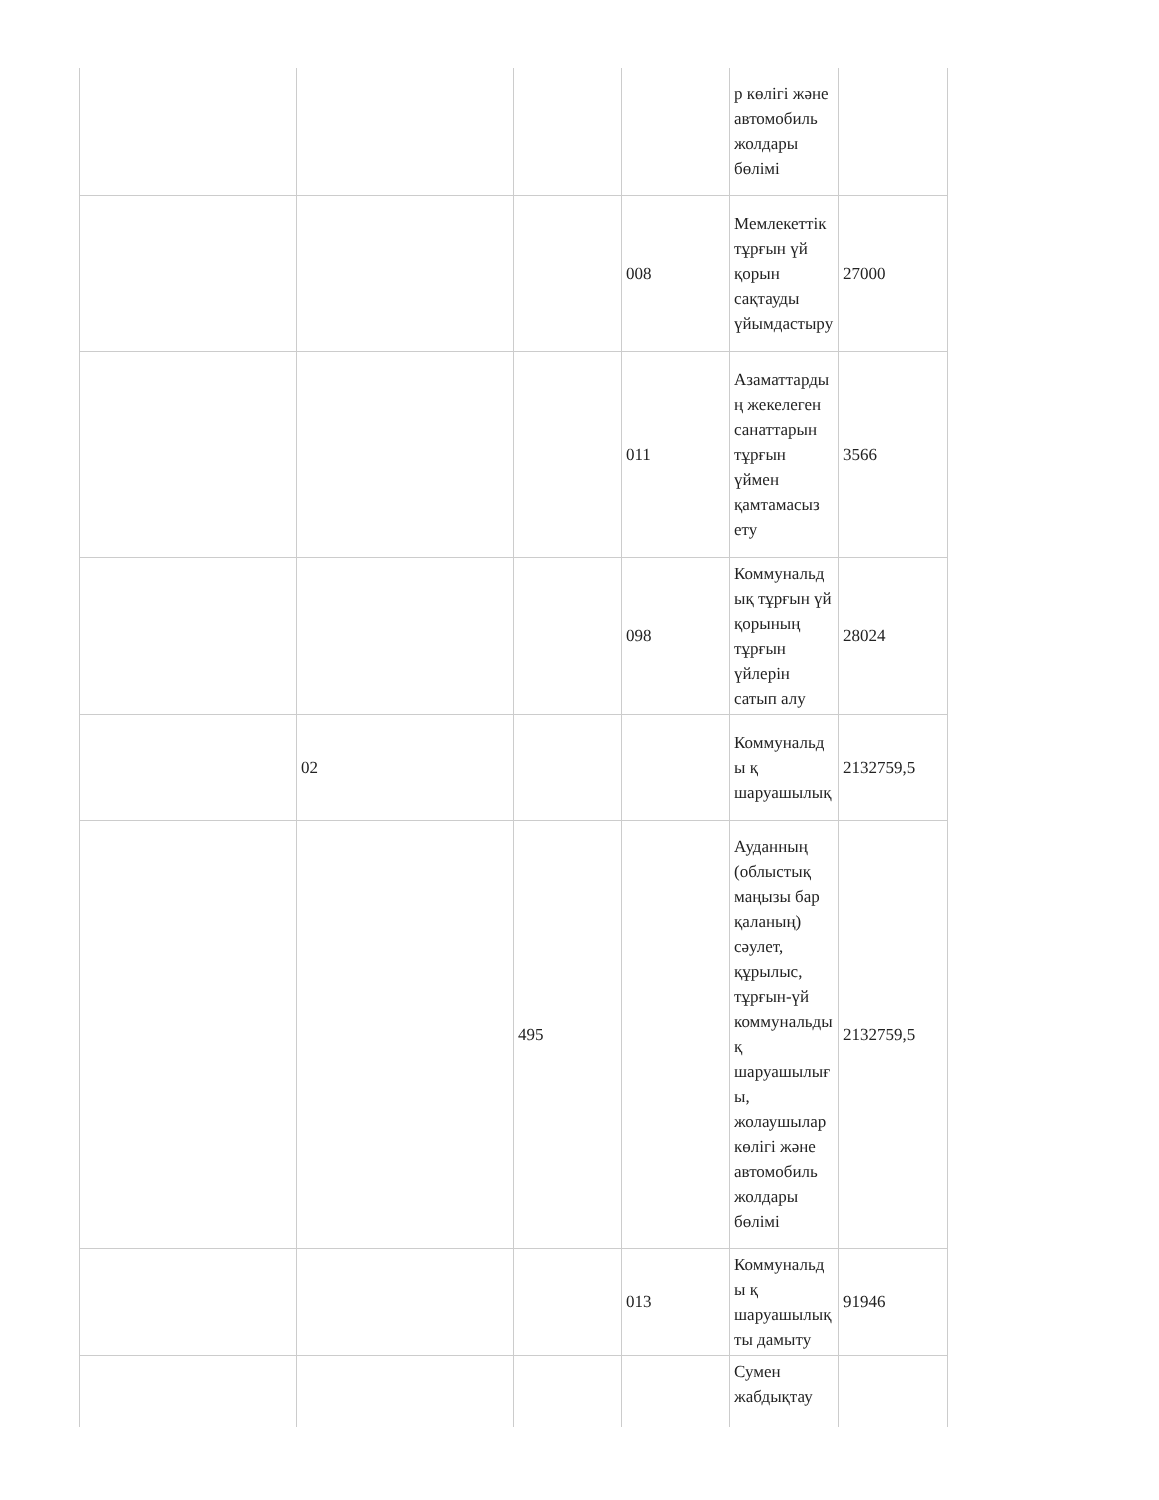| | | | | р көлігі және автомобиль жолдары бөлімі | |
| | | | 008 | Мемлекеттік тұрғын үй қорын сақтауды үйымдастыру | 27000 |
| | | | 011 | Азаматтардың жекелеген санаттарын тұрғын үймен қамтамасыз ету | 3566 |
| | | | 098 | Коммунальдық тұрғын үй қорының тұрғын үйлерін сатып алу | 28024 |
| | 02 | | | Коммунальды қ шаруашылық | 2132759,5 |
| | | 495 | | Ауданның (облыстық маңызы бар қаланың) сәулет, құрылыс, тұрғын-үй коммунальдық шаруашылығы, жолаушылар көлігі және автомобиль жолдары бөлімі | 2132759,5 |
| | | | 013 | Коммунальды қ шаруашылықты дамыту | 91946 |
| | | | | Сумен жабдықтау | |